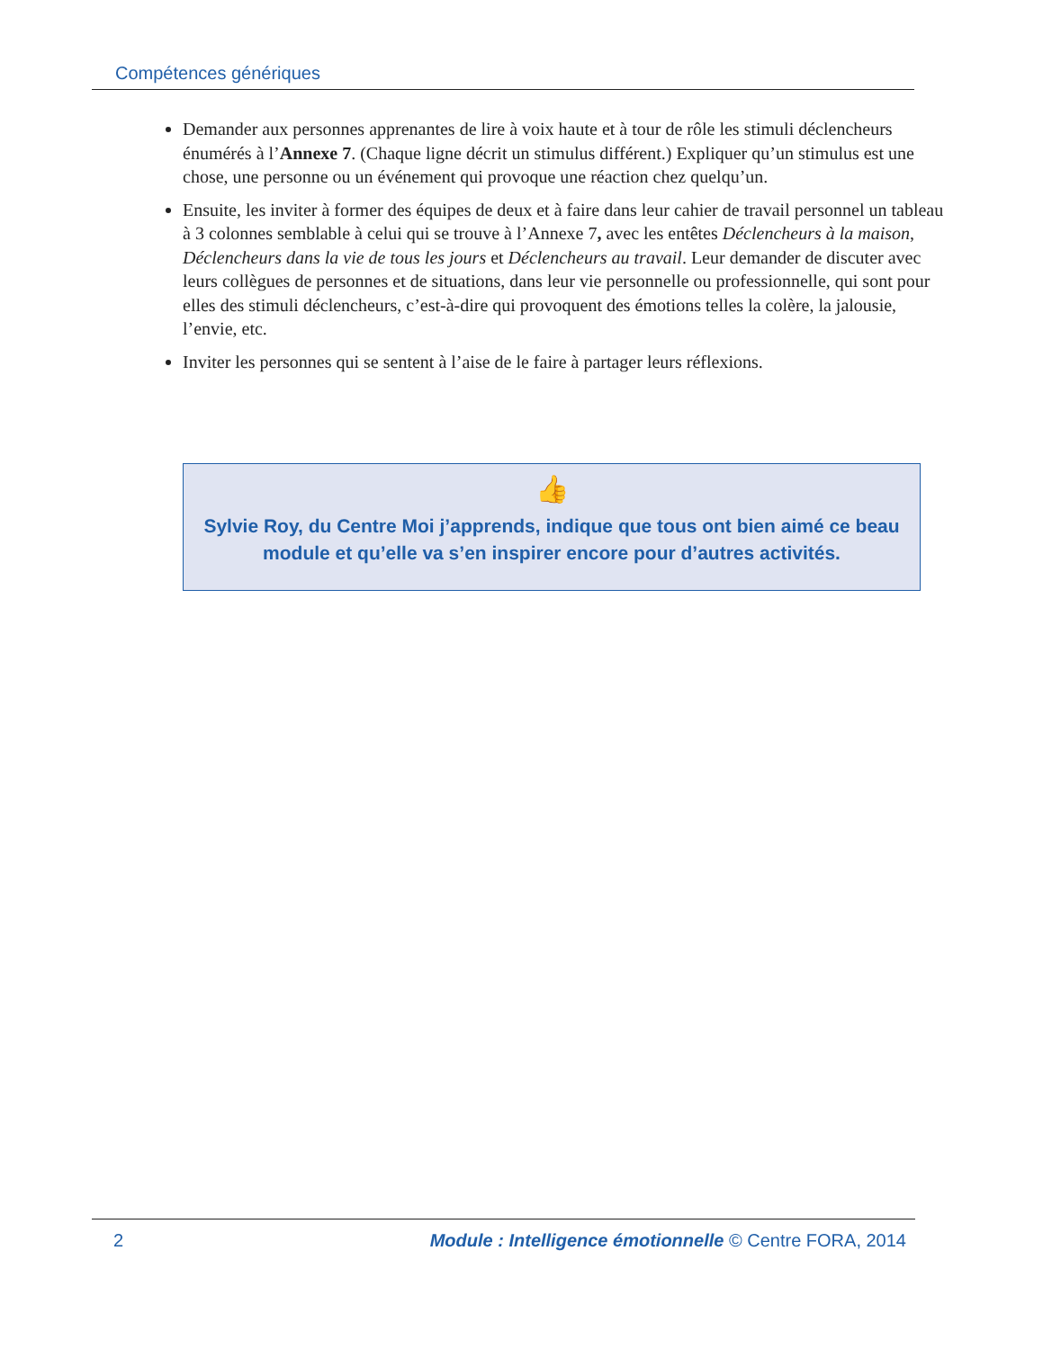Compétences génériques
Demander aux personnes apprenantes de lire à voix haute et à tour de rôle les stimuli déclencheurs énumérés à l’Annexe 7. (Chaque ligne décrit un stimulus différent.) Expliquer qu’un stimulus est une chose, une personne ou un événement qui provoque une réaction chez quelqu’un.
Ensuite, les inviter à former des équipes de deux et à faire dans leur cahier de travail personnel un tableau à 3 colonnes semblable à celui qui se trouve à l’Annexe 7, avec les entêtes Déclencheurs à la maison, Déclencheurs dans la vie de tous les jours et Déclencheurs au travail. Leur demander de discuter avec leurs collègues de personnes et de situations, dans leur vie personnelle ou professionnelle, qui sont pour elles des stimuli déclencheurs, c’est-à-dire qui provoquent des émotions telles la colère, la jalousie, l’envie, etc.
Inviter les personnes qui se sentent à l’aise de le faire à partager leurs réflexions.
👍
Sylvie Roy, du Centre Moi j’apprends, indique que tous ont bien aimé ce beau module et qu’elle va s’en inspirer encore pour d’autres activités.
2 Module : Intelligence émotionnelle © Centre FORA, 2014